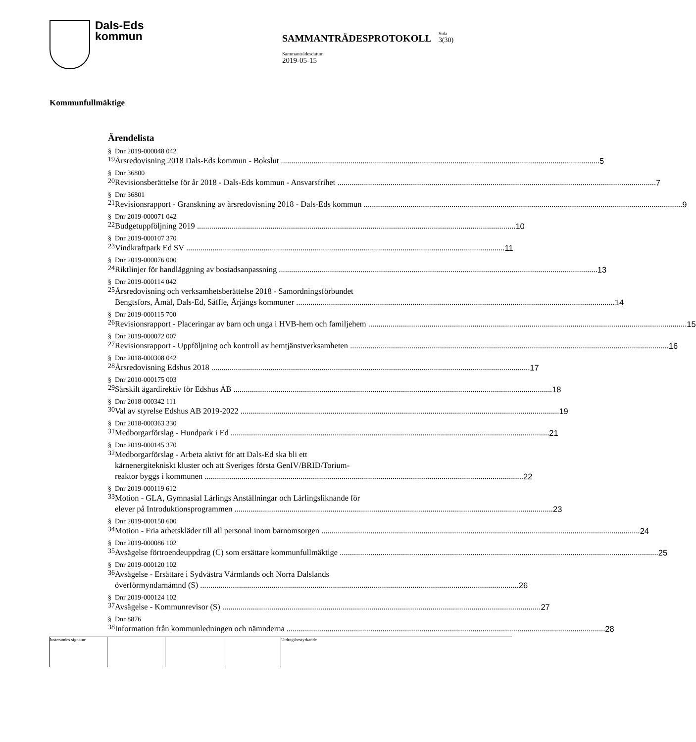Dals-Eds
kommun
SAMMANTRÄDESPROTOKOLL
Sida
3(30)
Sammanträdesdatum
2019-05-15
Kommunfullmäktige
Ärendelista
§ 19 Dnr 2019-000048 042
Årsredovisning 2018 Dals-Eds kommun - Bokslut 5
§ 20 Dnr 36800
Revisionsberättelse för år 2018 - Dals-Eds kommun - Ansvarsfrihet 7
§ 21 Dnr 36801
Revisionsrapport - Granskning av årsredovisning 2018 - Dals-Eds kommun 9
§ 22 Dnr 2019-000071 042
Budgetuppföljning 2019 10
§ 23 Dnr 2019-000107 370
Vindkraftpark Ed SV 11
§ 24 Dnr 2019-000076 000
Riktlinjer för handläggning av bostadsanpassning 13
§ 25 Dnr 2019-000114 042
Årsredovisning och verksamhetsberättelse 2018 - Samordningsförbundet
Bengtsfors, Åmål, Dals-Ed, Säffle, Årjängs kommuner 14
§ 26 Dnr 2019-000115 700
Revisionsrapport - Placeringar av barn och unga i HVB-hem och familjehem 15
§ 27 Dnr 2019-000072 007
Revisionsrapport - Uppföljning och kontroll av hemtjänstverksamheten 16
§ 28 Dnr 2018-000308 042
Årsredovisning Edshus 2018 17
§ 29 Dnr 2010-000175 003
Särskilt ägardirektiv för Edshus AB 18
§ 30 Dnr 2018-000342 111
Val av styrelse Edshus AB 2019-2022 19
§ 31 Dnr 2018-000363 330
Medborgarförslag - Hundpark i Ed 21
§ 32 Dnr 2019-000145 370
Medborgarförslag - Arbeta aktivt för att Dals-Ed ska bli ett
kärnenergitekniskt kluster och att Sveriges första GenIV/BRID/Torium-
reaktor byggs i kommunen 22
§ 33 Dnr 2019-000119 612
Motion - GLA, Gymnasial Lärlings Anställningar och Lärlingsliknande för
elever på Introduktionsprogrammen 23
§ 34 Dnr 2019-000150 600
Motion - Fria arbetskläder till all personal inom barnomsorgen 24
§ 35 Dnr 2019-000086 102
Avsägelse förtroendeuppdrag (C) som ersättare kommunfullmäktige 25
§ 36 Dnr 2019-000120 102
Avsägelse - Ersättare i Sydvästra Värmlands och Norra Dalslands
överförmyndarnämnd (S) 26
§ 37 Dnr 2019-000124 102
Avsägelse - Kommunrevisor (S) 27
§ 38 Dnr 8876
Information från kommunledningen och nämnderna 28
Justerandes signatur Utdragsbestyrkande